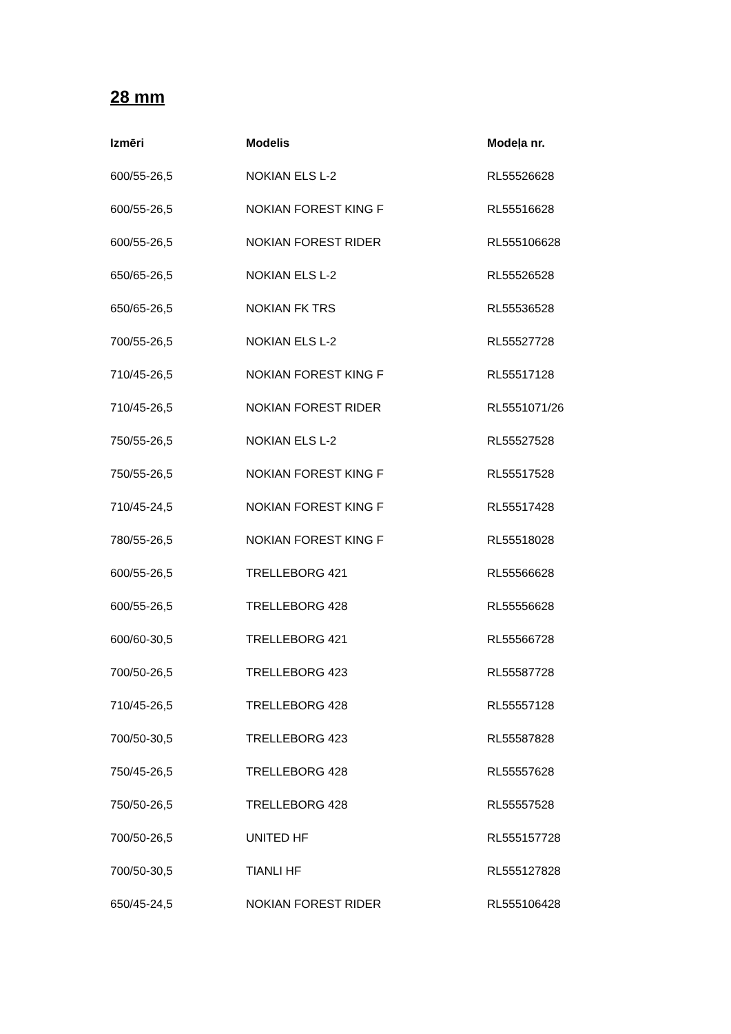28 mm
| Izmēri | Modelis | Modeļa nr. |
| --- | --- | --- |
| 600/55-26,5 | NOKIAN ELS L-2 | RL55526628 |
| 600/55-26,5 | NOKIAN FOREST KING F | RL55516628 |
| 600/55-26,5 | NOKIAN FOREST RIDER | RL555106628 |
| 650/65-26,5 | NOKIAN ELS L-2 | RL55526528 |
| 650/65-26,5 | NOKIAN FK TRS | RL55536528 |
| 700/55-26,5 | NOKIAN ELS L-2 | RL55527728 |
| 710/45-26,5 | NOKIAN FOREST KING F | RL55517128 |
| 710/45-26,5 | NOKIAN FOREST RIDER | RL5551071/26 |
| 750/55-26,5 | NOKIAN ELS L-2 | RL55527528 |
| 750/55-26,5 | NOKIAN FOREST KING F | RL55517528 |
| 710/45-24,5 | NOKIAN FOREST KING F | RL55517428 |
| 780/55-26,5 | NOKIAN FOREST KING F | RL55518028 |
| 600/55-26,5 | TRELLEBORG 421 | RL55566628 |
| 600/55-26,5 | TRELLEBORG 428 | RL55556628 |
| 600/60-30,5 | TRELLEBORG 421 | RL55566728 |
| 700/50-26,5 | TRELLEBORG 423 | RL55587728 |
| 710/45-26,5 | TRELLEBORG 428 | RL55557128 |
| 700/50-30,5 | TRELLEBORG 423 | RL55587828 |
| 750/45-26,5 | TRELLEBORG 428 | RL55557628 |
| 750/50-26,5 | TRELLEBORG 428 | RL55557528 |
| 700/50-26,5 | UNITED HF | RL555157728 |
| 700/50-30,5 | TIANLI HF | RL555127828 |
| 650/45-24,5 | NOKIAN FOREST RIDER | RL555106428 |